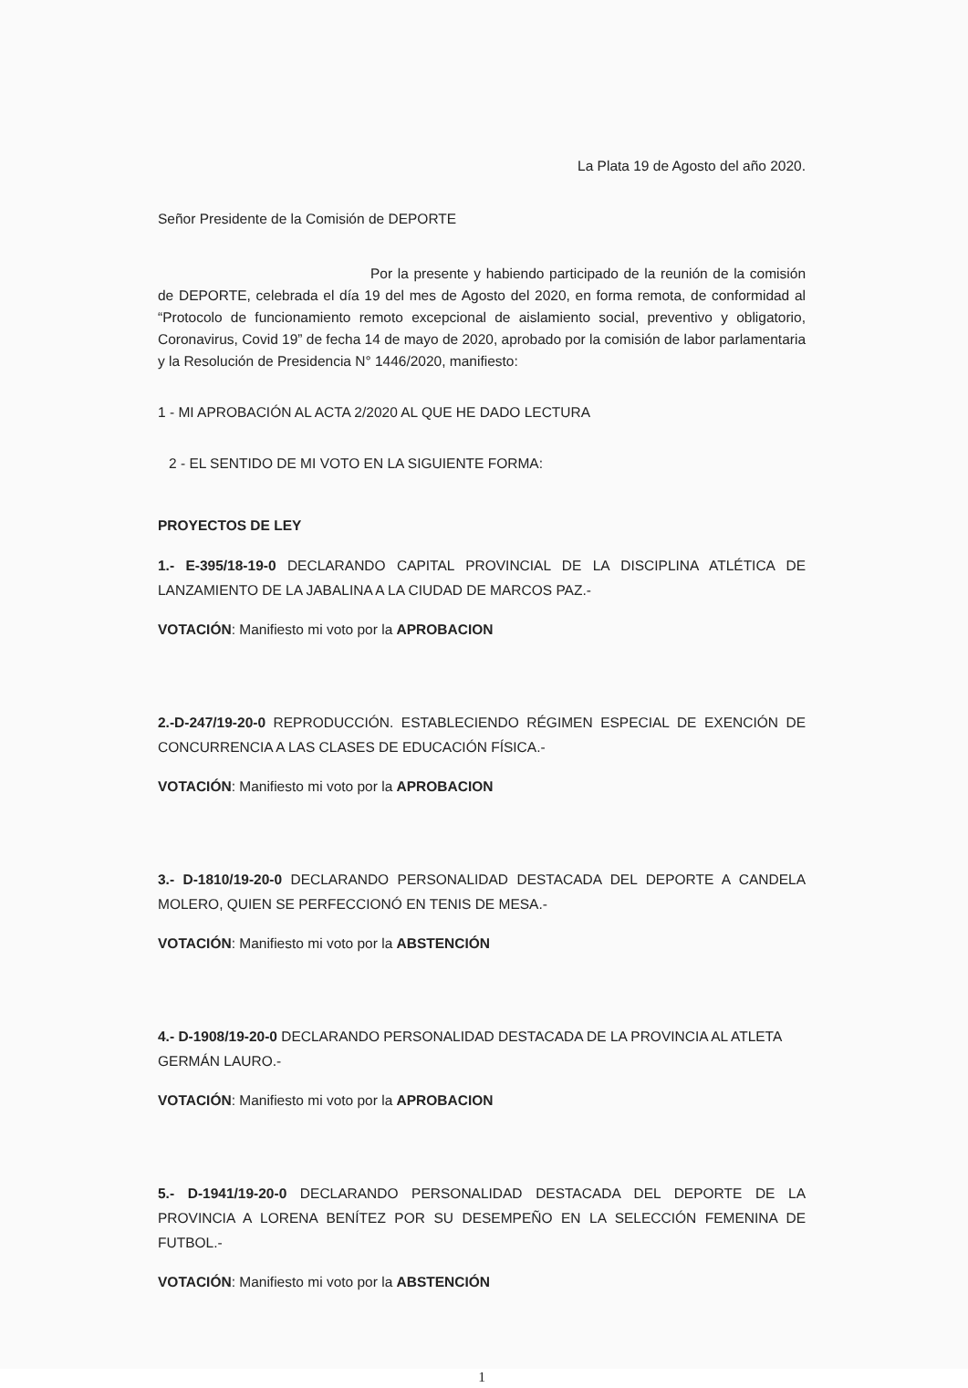La Plata 19 de Agosto del año 2020.
Señor Presidente de la Comisión de DEPORTE
Por la presente y habiendo participado de la reunión de la comisión de DEPORTE, celebrada el día 19 del mes de Agosto del 2020, en forma remota, de conformidad al “Protocolo de funcionamiento remoto excepcional de aislamiento social, preventivo y obligatorio, Coronavirus, Covid 19” de fecha 14 de mayo de 2020, aprobado por la comisión de labor parlamentaria y la Resolución de Presidencia N° 1446/2020, manifiesto:
1 - MI APROBACIÓN AL ACTA 2/2020 AL QUE HE DADO LECTURA
2 - EL SENTIDO DE MI VOTO EN LA SIGUIENTE FORMA:
PROYECTOS DE LEY
1.- E-395/18-19-0 DECLARANDO CAPITAL PROVINCIAL DE LA DISCIPLINA ATLÉTICA DE LANZAMIENTO DE LA JABALINA A LA CIUDAD DE MARCOS PAZ.-
VOTACIÓN: Manifiesto mi voto por la APROBACION
2.-D-247/19-20-0 REPRODUCCIÓN. ESTABLECIENDO RÉGIMEN ESPECIAL DE EXENCIÓN DE CONCURRENCIA A LAS CLASES DE EDUCACIÓN FÍSICA.-
VOTACIÓN: Manifiesto mi voto por la APROBACION
3.- D-1810/19-20-0 DECLARANDO PERSONALIDAD DESTACADA DEL DEPORTE A CANDELA MOLERO, QUIEN SE PERFECCIONÓ EN TENIS DE MESA.-
VOTACIÓN: Manifiesto mi voto por la ABSTENCIÓN
4.- D-1908/19-20-0 DECLARANDO PERSONALIDAD DESTACADA DE LA PROVINCIA AL ATLETA GERMÁN LAURO.-
VOTACIÓN: Manifiesto mi voto por la APROBACION
5.- D-1941/19-20-0 DECLARANDO PERSONALIDAD DESTACADA DEL DEPORTE DE LA PROVINCIA A LORENA BENÍTEZ POR SU DESEMPEÑO EN LA SELECCIÓN FEMENINA DE FUTBOL.-
VOTACIÓN: Manifiesto mi voto por la ABSTENCIÓN
1